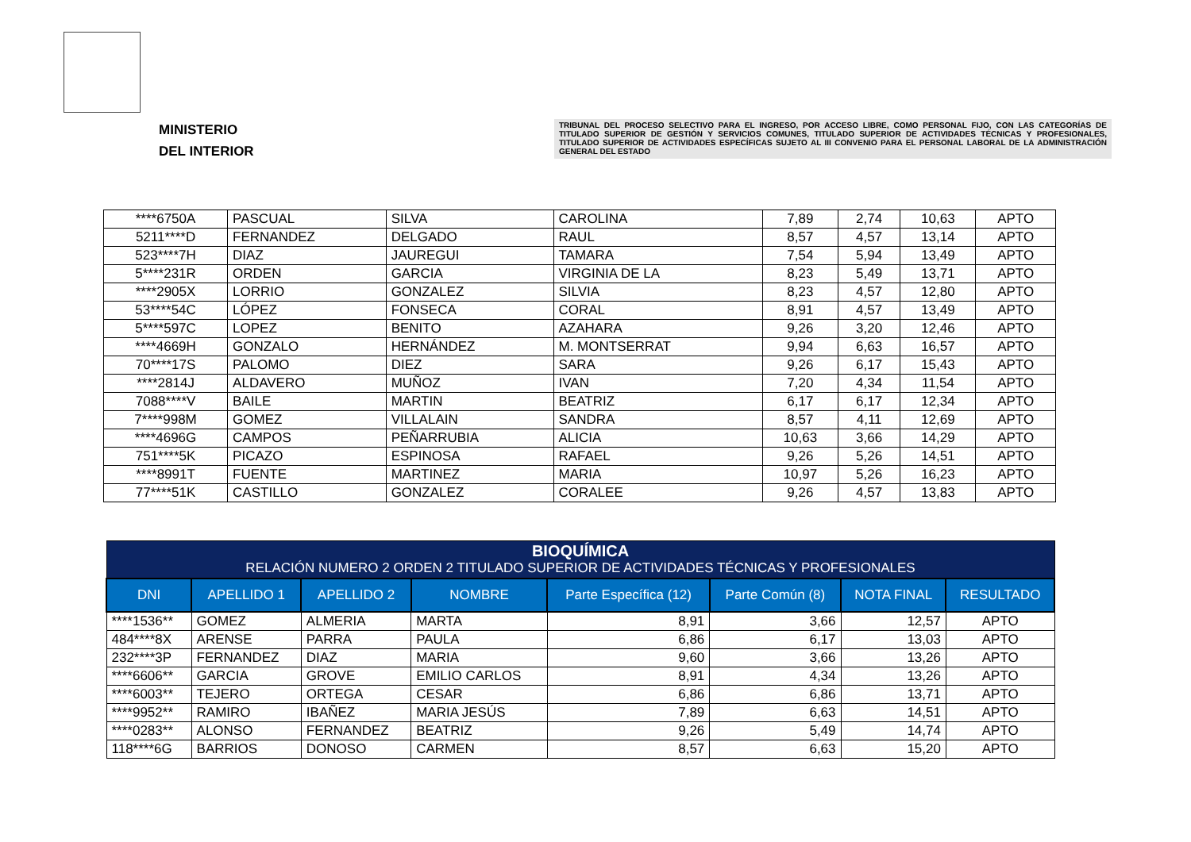MINISTERIO
DEL INTERIOR
TRIBUNAL DEL PROCESO SELECTIVO PARA EL INGRESO, POR ACCESO LIBRE, COMO PERSONAL FIJO, CON LAS CATEGORÍAS DE TITULADO SUPERIOR DE GESTIÓN Y SERVICIOS COMUNES, TITULADO SUPERIOR DE ACTIVIDADES TÉCNICAS Y PROFESIONALES, TITULADO SUPERIOR DE ACTIVIDADES ESPECÍFICAS SUJETO AL III CONVENIO PARA EL PERSONAL LABORAL DE LA ADMINISTRACIÓN GENERAL DEL ESTADO
| ****6750A | PASCUAL | SILVA | CAROLINA | 7,89 | 2,74 | 10,63 | APTO |
| 5211****D | FERNANDEZ | DELGADO | RAUL | 8,57 | 4,57 | 13,14 | APTO |
| 523****7H | DIAZ | JAUREGUI | TAMARA | 7,54 | 5,94 | 13,49 | APTO |
| 5****231R | ORDEN | GARCIA | VIRGINIA DE LA | 8,23 | 5,49 | 13,71 | APTO |
| ****2905X | LORRIO | GONZALEZ | SILVIA | 8,23 | 4,57 | 12,80 | APTO |
| 53****54C | LÓPEZ | FONSECA | CORAL | 8,91 | 4,57 | 13,49 | APTO |
| 5****597C | LOPEZ | BENITO | AZAHARA | 9,26 | 3,20 | 12,46 | APTO |
| ****4669H | GONZALO | HERNÁNDEZ | M. MONTSERRAT | 9,94 | 6,63 | 16,57 | APTO |
| 70****17S | PALOMO | DIEZ | SARA | 9,26 | 6,17 | 15,43 | APTO |
| ****2814J | ALDAVERO | MUÑOZ | IVAN | 7,20 | 4,34 | 11,54 | APTO |
| 7088****V | BAILE | MARTIN | BEATRIZ | 6,17 | 6,17 | 12,34 | APTO |
| 7****998M | GOMEZ | VILLALAIN | SANDRA | 8,57 | 4,11 | 12,69 | APTO |
| ****4696G | CAMPOS | PEÑARRUBIA | ALICIA | 10,63 | 3,66 | 14,29 | APTO |
| 751****5K | PICAZO | ESPINOSA | RAFAEL | 9,26 | 5,26 | 14,51 | APTO |
| ****8991T | FUENTE | MARTINEZ | MARIA | 10,97 | 5,26 | 16,23 | APTO |
| 77****51K | CASTILLO | GONZALEZ | CORALEE | 9,26 | 4,57 | 13,83 | APTO |
| BIOQUÍMICA RELACIÓN NUMERO 2 ORDEN 2 TITULADO SUPERIOR DE ACTIVIDADES TÉCNICAS Y PROFESIONALES | | | | | | | |
| --- | --- | --- | --- | --- | --- | --- | --- |
| DNI | APELLIDO 1 | APELLIDO 2 | NOMBRE | Parte Específica (12) | Parte Común (8) | NOTA FINAL | RESULTADO |
| ****1536** | GOMEZ | ALMERIA | MARTA | 8,91 | 3,66 | 12,57 | APTO |
| 484****8X | ARENSE | PARRA | PAULA | 6,86 | 6,17 | 13,03 | APTO |
| 232****3P | FERNANDEZ | DIAZ | MARIA | 9,60 | 3,66 | 13,26 | APTO |
| ****6606** | GARCIA | GROVE | EMILIO CARLOS | 8,91 | 4,34 | 13,26 | APTO |
| ****6003** | TEJERO | ORTEGA | CESAR | 6,86 | 6,86 | 13,71 | APTO |
| ****9952** | RAMIRO | IBAÑEZ | MARIA JESÚS | 7,89 | 6,63 | 14,51 | APTO |
| ****0283** | ALONSO | FERNANDEZ | BEATRIZ | 9,26 | 5,49 | 14,74 | APTO |
| 118****6G | BARRIOS | DONOSO | CARMEN | 8,57 | 6,63 | 15,20 | APTO |